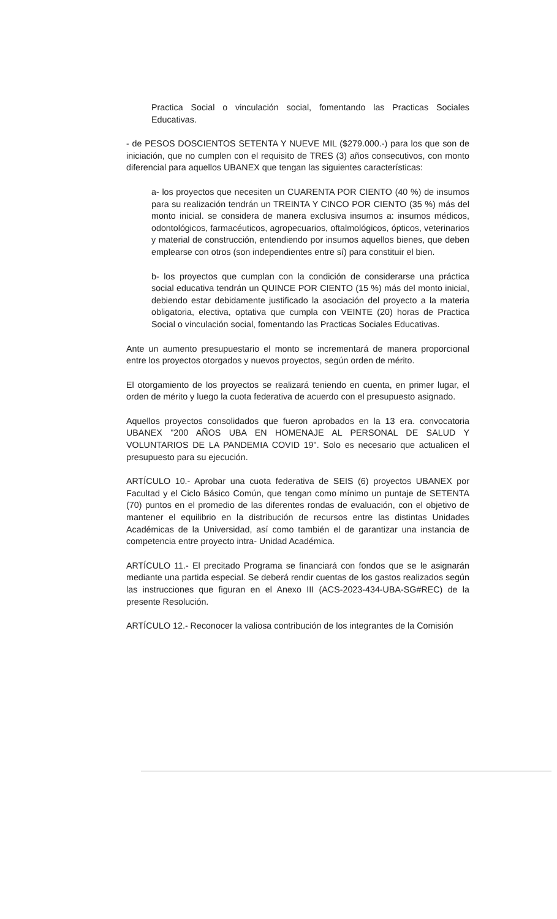Practica Social o vinculación social, fomentando las Practicas Sociales Educativas.
- de PESOS DOSCIENTOS SETENTA Y NUEVE MIL ($279.000.-) para los que son de iniciación, que no cumplen con el requisito de TRES (3) años consecutivos, con monto diferencial para aquellos UBANEX que tengan las siguientes características:
a- los proyectos que necesiten un CUARENTA POR CIENTO (40 %) de insumos para su realización tendrán un TREINTA Y CINCO POR CIENTO (35 %) más del monto inicial. se considera de manera exclusiva insumos a: insumos médicos, odontológicos, farmacéuticos, agropecuarios, oftalmológicos, ópticos, veterinarios y material de construcción, entendiendo por insumos aquellos bienes, que deben emplearse con otros (son independientes entre sí) para constituir el bien.
b- los proyectos que cumplan con la condición de considerarse una práctica social educativa tendrán un QUINCE POR CIENTO (15 %) más del monto inicial, debiendo estar debidamente justificado la asociación del proyecto a la materia obligatoria, electiva, optativa que cumpla con VEINTE (20) horas de Practica Social o vinculación social, fomentando las Practicas Sociales Educativas.
Ante un aumento presupuestario el monto se incrementará de manera proporcional entre los proyectos otorgados y nuevos proyectos, según orden de mérito.
El otorgamiento de los proyectos se realizará teniendo en cuenta, en primer lugar, el orden de mérito y luego la cuota federativa de acuerdo con el presupuesto asignado.
Aquellos proyectos consolidados que fueron aprobados en la 13 era. convocatoria UBANEX "200 AÑOS UBA EN HOMENAJE AL PERSONAL DE SALUD Y VOLUNTARIOS DE LA PANDEMIA COVID 19". Solo es necesario que actualicen el presupuesto para su ejecución.
ARTÍCULO 10.- Aprobar una cuota federativa de SEIS (6) proyectos UBANEX por Facultad y el Ciclo Básico Común, que tengan como mínimo un puntaje de SETENTA (70) puntos en el promedio de las diferentes rondas de evaluación, con el objetivo de mantener el equilibrio en la distribución de recursos entre las distintas Unidades Académicas de la Universidad, así como también el de garantizar una instancia de competencia entre proyecto intra- Unidad Académica.
ARTÍCULO 11.- El precitado Programa se financiará con fondos que se le asignarán mediante una partida especial. Se deberá rendir cuentas de los gastos realizados según las instrucciones que figuran en el Anexo III (ACS-2023-434-UBA-SG#REC) de la presente Resolución.
ARTÍCULO 12.- Reconocer la valiosa contribución de los integrantes de la Comisión